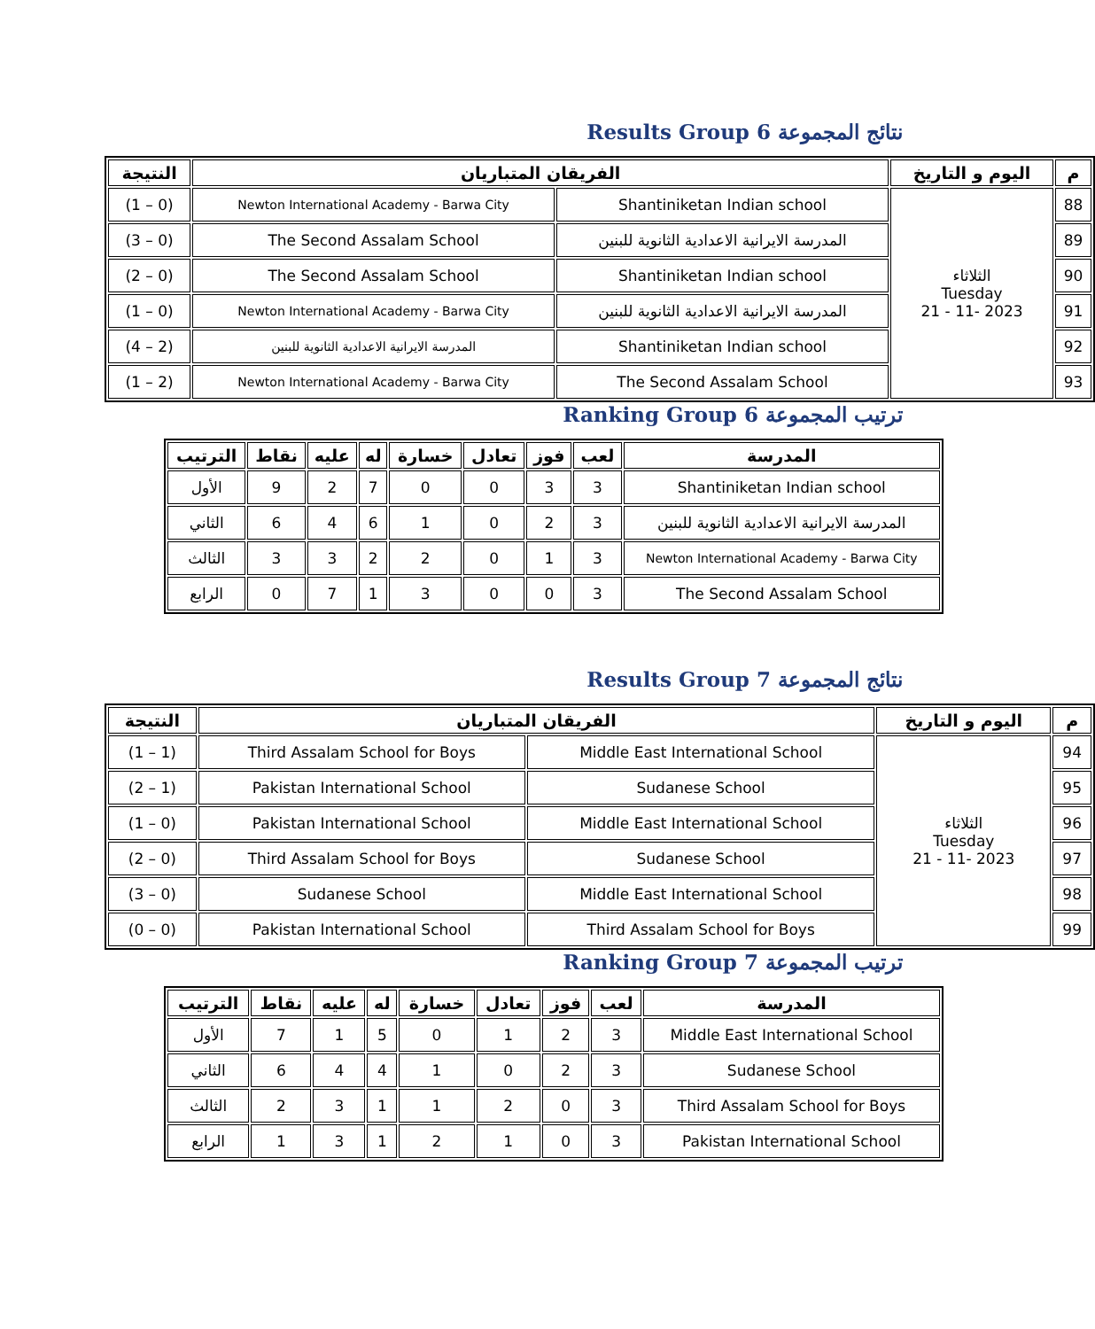Results Group 6 نتائج المجموعة
| م | اليوم و التاريخ | الفريقان المتباريان | | النتيجة |
| --- | --- | --- | --- | --- |
| 88 | الثلاثاء Tuesday 2023 -11 - 21 | Shantiniketan Indian school | Newton International Academy - Barwa City | (0 – 1) |
| 89 | | المدرسة الايرانية الاعدادية الثانوية للبنين | The Second Assalam School | (0 – 3) |
| 90 | | Shantiniketan Indian school | The Second Assalam School | (0 – 2) |
| 91 | | المدرسة الايرانية الاعدادية الثانوية للبنين | Newton International Academy - Barwa City | (0 – 1) |
| 92 | | Shantiniketan Indian school | المدرسة الايرانية الاعدادية الثانوية للبنين | (2 – 4) |
| 93 | | The Second Assalam School | Newton International Academy - Barwa City | (2 – 1) |
Ranking Group 6 ترتيب المجموعة
| المدرسة | لعب | فوز | تعادل | خسارة | له | عليه | نقاط | الترتيب |
| --- | --- | --- | --- | --- | --- | --- | --- | --- |
| Shantiniketan Indian school | 3 | 3 | 0 | 0 | 7 | 2 | 9 | الأول |
| المدرسة الايرانية الاعدادية الثانوية للبنين | 3 | 2 | 0 | 1 | 6 | 4 | 6 | الثاني |
| Newton International Academy - Barwa City | 3 | 1 | 0 | 2 | 2 | 3 | 3 | الثالث |
| The Second Assalam School | 3 | 0 | 0 | 3 | 1 | 7 | 0 | الرابع |
Results Group 7 نتائج المجموعة
| م | اليوم و التاريخ | الفريقان المتباريان | | النتيجة |
| --- | --- | --- | --- | --- |
| 94 | الثلاثاء Tuesday 2023 -11 - 21 | Middle East International School | Third Assalam School for Boys | (1 – 1) |
| 95 | | Sudanese School | Pakistan International School | (1 – 2) |
| 96 | | Middle East International School | Pakistan International School | (0 – 1) |
| 97 | | Sudanese School | Third Assalam School for Boys | (0 – 2) |
| 98 | | Middle East International School | Sudanese School | (0 – 3) |
| 99 | | Third Assalam School for Boys | Pakistan International School | (0 – 0) |
Ranking Group 7 ترتيب المجموعة
| المدرسة | لعب | فوز | تعادل | خسارة | له | عليه | نقاط | الترتيب |
| --- | --- | --- | --- | --- | --- | --- | --- | --- |
| Middle East International School | 3 | 2 | 1 | 0 | 5 | 1 | 7 | الأول |
| Sudanese School | 3 | 2 | 0 | 1 | 4 | 4 | 6 | الثاني |
| Third Assalam School for Boys | 3 | 0 | 2 | 1 | 1 | 3 | 2 | الثالث |
| Pakistan International School | 3 | 0 | 1 | 2 | 1 | 3 | 1 | الرابع |